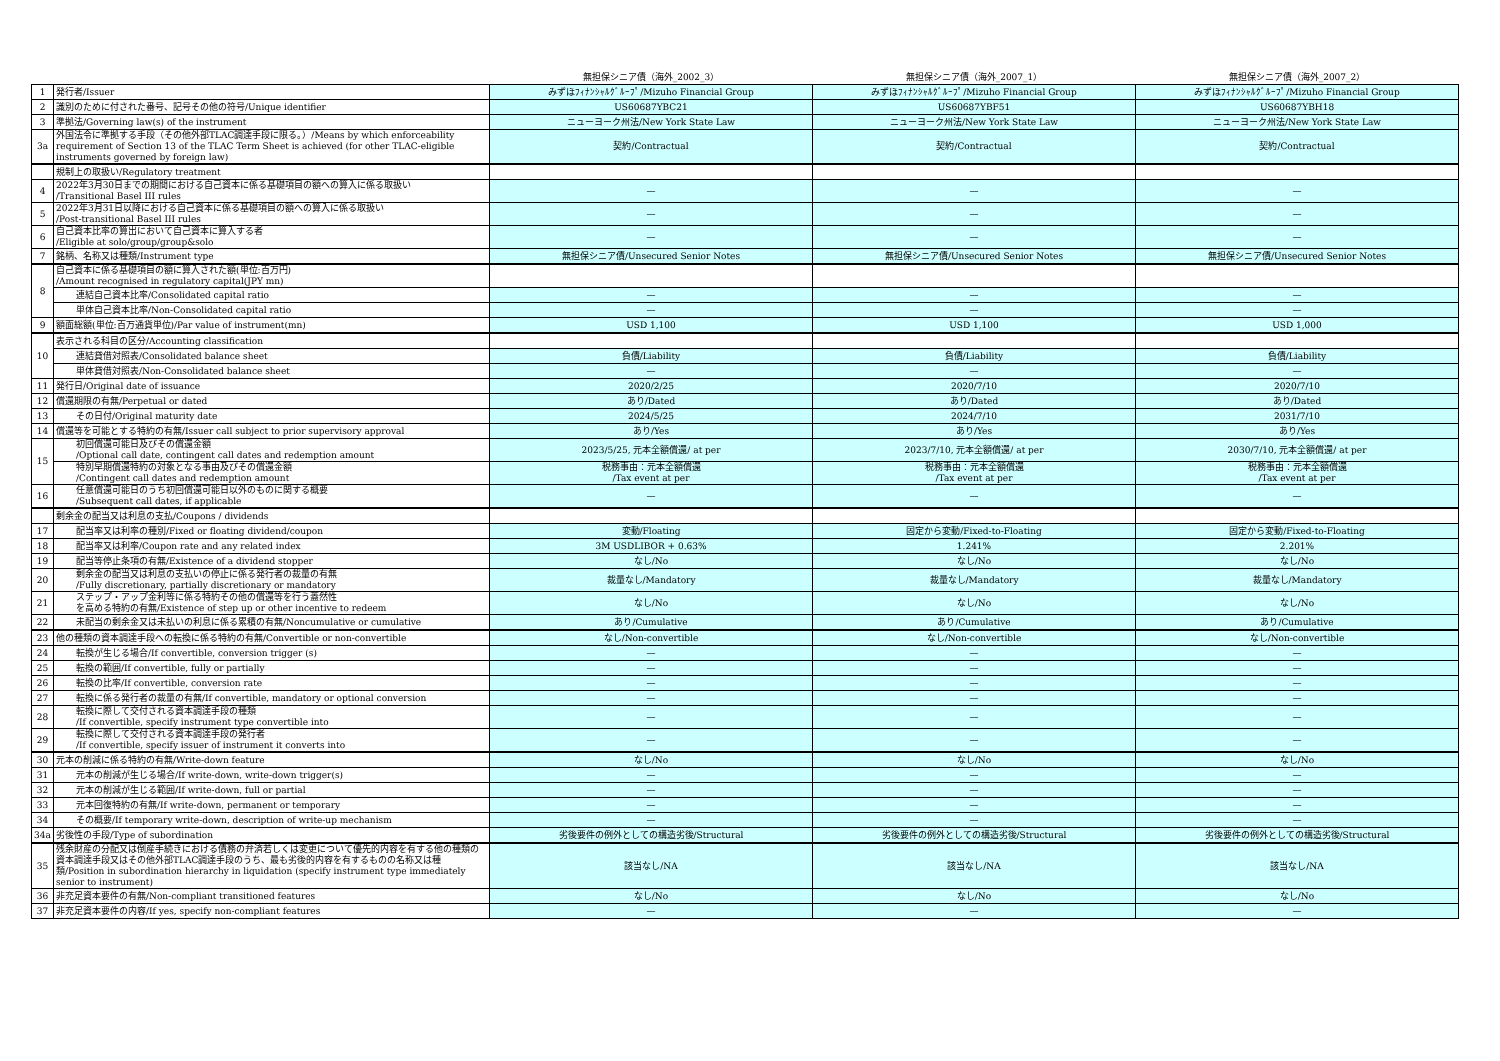| | | 無担保シニア債（海外_2002_3） | 無担保シニア債（海外_2007_1） | 無担保シニア債（海外_2007_2） |
| --- | --- | --- | --- | --- |
| 1 | 発行者/Issuer | みずほﾌｨﾅﾝｼｬﾙｸﾞﾙｰﾌﾟ/Mizuho Financial Group | みずほﾌｨﾅﾝｼｬﾙｸﾞﾙｰﾌﾟ/Mizuho Financial Group | みずほﾌｨﾅﾝｼｬﾙｸﾞﾙｰﾌﾟ/Mizuho Financial Group |
| 2 | 識別のために付された番号、記号その他の符号/Unique identifier | US60687YBC21 | US60687YBF51 | US60687YBH18 |
| 3 | 準拠法/Governing law(s) of the instrument | ニューヨーク州法/New York State Law | ニューヨーク州法/New York State Law | ニューヨーク州法/New York State Law |
| 3a | 外国法令に準拠する手段（その他外部TLAC調達手段に限る。）/Means by which enforceability requirement of Section 13 of the TLAC Term Sheet is achieved (for other TLAC-eligible instruments governed by foreign law) | 契約/Contractual | 契約/Contractual | 契約/Contractual |
| | 規制上の取扱い/Regulatory treatment | | | |
| 4 | 2022年3月30日までの期間における自己資本に係る基礎項目の額への算入に係る取扱い /Transitional Basel III rules | — | — | — |
| 5 | 2022年3月31日以降における自己資本に係る基礎項目の額への算入に係る取扱い /Post-transitional Basel III rules | — | — | — |
| 6 | 自己資本比率の算出において自己資本に算入する者 /Eligible at solo/group/group&solo | — | — | — |
| 7 | 銘柄、名称又は種類/Instrument type | 無担保シニア債/Unsecured Senior Notes | 無担保シニア債/Unsecured Senior Notes | 無担保シニア債/Unsecured Senior Notes |
| 8 | 自己資本に係る基礎項目の額に算入された額(単位:百万円) /Amount recognised in regulatory capital(JPY mn) | | | |
| | 連結自己資本比率/Consolidated capital ratio | — | — | — |
| | 単体自己資本比率/Non-Consolidated capital ratio | — | — | — |
| 9 | 額面総額(単位:百万通貨単位)/Par value of instrument(mn) | USD 1,100 | USD 1,100 | USD 1,000 |
| 10 | 表示される科目の区分/Accounting classification | | | |
| | 連結貸借対照表/Consolidated balance sheet | 負債/Liability | 負債/Liability | 負債/Liability |
| | 単体貸借対照表/Non-Consolidated balance sheet | — | — | — |
| 11 | 発行日/Original date of issuance | 2020/2/25 | 2020/7/10 | 2020/7/10 |
| 12 | 償還期限の有無/Perpetual or dated | あり/Dated | あり/Dated | あり/Dated |
| 13 | その日付/Original maturity date | 2024/5/25 | 2024/7/10 | 2031/7/10 |
| 14 | 償還等を可能とする特約の有無/Issuer call subject to prior supervisory approval | あり/Yes | あり/Yes | あり/Yes |
| 15 | 初回償還可能日及びその償還金額 /Optional call date, contingent call dates and redemption amount | 2023/5/25, 元本全額償還/ at per | 2023/7/10, 元本全額償還/ at per | 2030/7/10, 元本全額償還/ at per |
| | 特別早期償還特約の対象となる事由及びその償還金額 /Contingent call dates and redemption amount | 税務事由：元本全額償還 /Tax event at per | 税務事由：元本全額償還 /Tax event at per | 税務事由：元本全額償還 /Tax event at per |
| 16 | 任意償還可能日のうち初回償還可能日以外のものに関する概要 /Subsequent call dates, if applicable | — | — | — |
| | 剰余金の配当又は利息の支払/Coupons / dividends | | | |
| 17 | 配当率又は利率の種別/Fixed or floating dividend/coupon | 変動/Floating | 固定から変動/Fixed-to-Floating | 固定から変動/Fixed-to-Floating |
| 18 | 配当率又は利率/Coupon rate and any related index | 3M USDLIBOR + 0.63% | 1.241% | 2.201% |
| 19 | 配当等停止条項の有無/Existence of a dividend stopper | なし/No | なし/No | なし/No |
| 20 | 剰余金の配当又は利息の支払いの停止に係る発行者の裁量の有無 /Fully discretionary, partially discretionary or mandatory | 裁量なし/Mandatory | 裁量なし/Mandatory | 裁量なし/Mandatory |
| 21 | ステップ・アップ金利等に係る特約その他の償還等を行う蓋然性 を高める特約の有無/Existence of step up or other incentive to redeem | なし/No | なし/No | なし/No |
| 22 | 未配当の剰余金又は未払いの利息に係る累積の有無/Noncumulative or cumulative | あり/Cumulative | あり/Cumulative | あり/Cumulative |
| 23 | 他の種類の資本調達手段への転換に係る特約の有無/Convertible or non-convertible | なし/Non-convertible | なし/Non-convertible | なし/Non-convertible |
| 24 | 転換が生じる場合/If convertible, conversion trigger (s) | — | — | — |
| 25 | 転換の範囲/If convertible, fully or partially | — | — | — |
| 26 | 転換の比率/If convertible, conversion rate | — | — | — |
| 27 | 転換に係る発行者の裁量の有無/If convertible, mandatory or optional conversion | — | — | — |
| 28 | 転換に際して交付される資本調達手段の種類 /If convertible, specify instrument type convertible into | — | — | — |
| 29 | 転換に際して交付される資本調達手段の発行者 /If convertible, specify issuer of instrument it converts into | — | — | — |
| 30 | 元本の削減に係る特約の有無/Write-down feature | なし/No | なし/No | なし/No |
| 31 | 元本の削減が生じる場合/If write-down, write-down trigger(s) | — | — | — |
| 32 | 元本の削減が生じる範囲/If write-down, full or partial | — | — | — |
| 33 | 元本回復特約の有無/If write-down, permanent or temporary | — | — | — |
| 34 | その概要/If temporary write-down, description of write-up mechanism | — | — | — |
| 34a | 劣後性の手段/Type of subordination | 劣後要件の例外としての構造劣後/Structural | 劣後要件の例外としての構造劣後/Structural | 劣後要件の例外としての構造劣後/Structural |
| 35 | 残余財産の分配又は倒産手続きにおける債務の弁済若しくは変更について優先的内容を有する他の種類の資本調達手段又はその他外部TLAC調達手段のうち、最も劣後的内容を有するものの名称又は種類/Position in subordination hierarchy in liquidation (specify instrument type immediately senior to instrument) | 該当なし/NA | 該当なし/NA | 該当なし/NA |
| 36 | 非充足資本要件の有無/Non-compliant transitioned features | なし/No | なし/No | なし/No |
| 37 | 非充足資本要件の内容/If yes, specify non-compliant features | — | — | — |